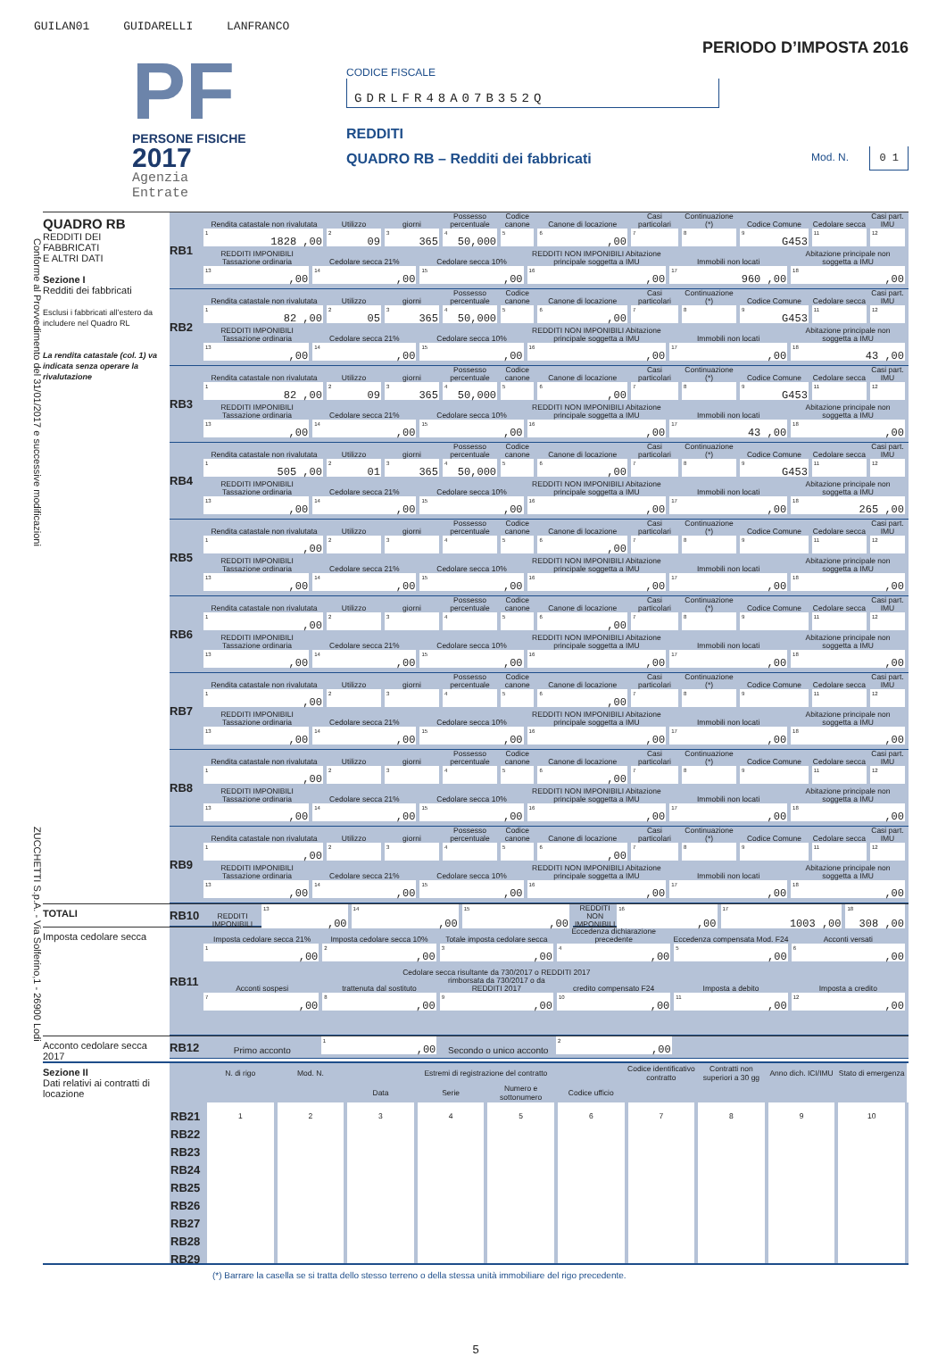GUILAN01 GUIDARELLI LANFRANCO
Conforme al Provvedimento del 31/01/2017 e successive modificazioni ZUCCHETTI S.p.A. - Via Solferino,1 - 26900 Lodi
PF
PERSONE FISICHE
2017
Agenzia
Entrate
PERIODO D’IMPOSTA 2016
CODICE FISCALE
GDRLFR48A07B352Q
REDDITI
QUADRO RB – Redditi dei fabbricati Mod. N. 0 1
QUADRO RB
REDDITI DEI
FABBRICATI
E ALTRI DATI
Sezione I
Redditi dei fabbricati
Esclusi i fabbricati all’estero da includere nel Quadro RL
La rendita catastale (col. 1) va indicata senza operare la rivalutazione
RB1
| Rendita catastale non rivalutata | Utilizzo | giorni | Possesso percentuale | Codice canone | Canone di locazione | Casi particolari | Continuazione (*) | Codice Comune | Cedolare secca | Casi part. IMU |
| <sup>1</sup> 1828 ,00 | <sup>2</sup> 09 | <sup>3</sup> 365 | <sup>4</sup> 50,000 | <sup>5</sup> | <sup>6</sup>,00 | <sup>7</sup> | <sup>8</sup> | <sup>9</sup> G453 | <sup>11</sup> | <sup>12</sup> |
| REDDITI IMPONIBILI Tassazione ordinaria | Cedolare secca 21% | Cedolare secca 10% | REDDITI NON IMPONIBILI Abitazione principale soggetta a IMU | Immobili non locati | Abitazione principale non soggetta a IMU |
| <sup>13</sup>,00 | <sup>14</sup>,00 | <sup>15</sup>,00 | <sup>16</sup>,00 | <sup>17</sup> 960 ,00 | <sup>18</sup>,00 |
RB2
| Rendita catastale non rivalutata | Utilizzo | giorni | Possesso percentuale | Codice canone | Canone di locazione | Casi particolari | Continuazione (*) | Codice Comune | Cedolare secca | Casi part. IMU |
| <sup>1</sup> 82 ,00 | <sup>2</sup> 05 | <sup>3</sup> 365 | <sup>4</sup> 50,000 | <sup>5</sup> | <sup>6</sup>,00 | <sup>7</sup> | <sup>8</sup> | <sup>9</sup> G453 | <sup>11</sup> | <sup>12</sup> |
| REDDITI IMPONIBILI Tassazione ordinaria | Cedolare secca 21% | Cedolare secca 10% | REDDITI NON IMPONIBILI Abitazione principale soggetta a IMU | Immobili non locati | Abitazione principale non soggetta a IMU |
| <sup>13</sup>,00 | <sup>14</sup>,00 | <sup>15</sup>,00 | <sup>16</sup>,00 | <sup>17</sup>,00 | <sup>18</sup> 43 ,00 |
RB3
| Rendita catastale non rivalutata | Utilizzo | giorni | Possesso percentuale | Codice canone | Canone di locazione | Casi particolari | Continuazione (*) | Codice Comune | Cedolare secca | Casi part. IMU |
| <sup>1</sup> 82 ,00 | <sup>2</sup> 09 | <sup>3</sup> 365 | <sup>4</sup> 50,000 | <sup>5</sup> | <sup>6</sup>,00 | <sup>7</sup> | <sup>8</sup> | <sup>9</sup> G453 | <sup>11</sup> | <sup>12</sup> |
| REDDITI IMPONIBILI Tassazione ordinaria | Cedolare secca 21% | Cedolare secca 10% | REDDITI NON IMPONIBILI Abitazione principale soggetta a IMU | Immobili non locati | Abitazione principale non soggetta a IMU |
| <sup>13</sup>,00 | <sup>14</sup>,00 | <sup>15</sup>,00 | <sup>16</sup>,00 | <sup>17</sup> 43 ,00 | <sup>18</sup>,00 |
RB4
| Rendita catastale non rivalutata | Utilizzo | giorni | Possesso percentuale | Codice canone | Canone di locazione | Casi particolari | Continuazione (*) | Codice Comune | Cedolare secca | Casi part. IMU |
| <sup>1</sup> 505 ,00 | <sup>2</sup> 01 | <sup>3</sup> 365 | <sup>4</sup> 50,000 | <sup>5</sup> | <sup>6</sup>,00 | <sup>7</sup> | <sup>8</sup> | <sup>9</sup> G453 | <sup>11</sup> | <sup>12</sup> |
| REDDITI IMPONIBILI Tassazione ordinaria | Cedolare secca 21% | Cedolare secca 10% | REDDITI NON IMPONIBILI Abitazione principale soggetta a IMU | Immobili non locati | Abitazione principale non soggetta a IMU |
| <sup>13</sup>,00 | <sup>14</sup>,00 | <sup>15</sup>,00 | <sup>16</sup>,00 | <sup>17</sup>,00 | <sup>18</sup> 265 ,00 |
RB5
| Rendita catastale non rivalutata | Utilizzo | giorni | Possesso percentuale | Codice canone | Canone di locazione | Casi particolari | Continuazione (*) | Codice Comune | Cedolare secca | Casi part. IMU |
| <sup>1</sup>,00 | <sup>2</sup> | <sup>3</sup> | <sup>4</sup> | <sup>5</sup> | <sup>6</sup>,00 | <sup>7</sup> | <sup>8</sup> | <sup>9</sup> | <sup>11</sup> | <sup>12</sup> |
| REDDITI IMPONIBILI Tassazione ordinaria | Cedolare secca 21% | Cedolare secca 10% | REDDITI NON IMPONIBILI Abitazione principale soggetta a IMU | Immobili non locati | Abitazione principale non soggetta a IMU |
| <sup>13</sup>,00 | <sup>14</sup>,00 | <sup>15</sup>,00 | <sup>16</sup>,00 | <sup>17</sup>,00 | <sup>18</sup>,00 |
RB6
| Rendita catastale non rivalutata | Utilizzo | giorni | Possesso percentuale | Codice canone | Canone di locazione | Casi particolari | Continuazione (*) | Codice Comune | Cedolare secca | Casi part. IMU |
| <sup>1</sup>,00 | <sup>2</sup> | <sup>3</sup> | <sup>4</sup> | <sup>5</sup> | <sup>6</sup>,00 | <sup>7</sup> | <sup>8</sup> | <sup>9</sup> | <sup>11</sup> | <sup>12</sup> |
| REDDITI IMPONIBILI Tassazione ordinaria | Cedolare secca 21% | Cedolare secca 10% | REDDITI NON IMPONIBILI Abitazione principale soggetta a IMU | Immobili non locati | Abitazione principale non soggetta a IMU |
| <sup>13</sup>,00 | <sup>14</sup>,00 | <sup>15</sup>,00 | <sup>16</sup>,00 | <sup>17</sup>,00 | <sup>18</sup>,00 |
RB7
| Rendita catastale non rivalutata | Utilizzo | giorni | Possesso percentuale | Codice canone | Canone di locazione | Casi particolari | Continuazione (*) | Codice Comune | Cedolare secca | Casi part. IMU |
| <sup>1</sup>,00 | <sup>2</sup> | <sup>3</sup> | <sup>4</sup> | <sup>5</sup> | <sup>6</sup>,00 | <sup>7</sup> | <sup>8</sup> | <sup>9</sup> | <sup>11</sup> | <sup>12</sup> |
| REDDITI IMPONIBILI Tassazione ordinaria | Cedolare secca 21% | Cedolare secca 10% | REDDITI NON IMPONIBILI Abitazione principale soggetta a IMU | Immobili non locati | Abitazione principale non soggetta a IMU |
| <sup>13</sup>,00 | <sup>14</sup>,00 | <sup>15</sup>,00 | <sup>16</sup>,00 | <sup>17</sup>,00 | <sup>18</sup>,00 |
RB8
| Rendita catastale non rivalutata | Utilizzo | giorni | Possesso percentuale | Codice canone | Canone di locazione | Casi particolari | Continuazione (*) | Codice Comune | Cedolare secca | Casi part. IMU |
| <sup>1</sup>,00 | <sup>2</sup> | <sup>3</sup> | <sup>4</sup> | <sup>5</sup> | <sup>6</sup>,00 | <sup>7</sup> | <sup>8</sup> | <sup>9</sup> | <sup>11</sup> | <sup>12</sup> |
| REDDITI IMPONIBILI Tassazione ordinaria | Cedolare secca 21% | Cedolare secca 10% | REDDITI NON IMPONIBILI Abitazione principale soggetta a IMU | Immobili non locati | Abitazione principale non soggetta a IMU |
| <sup>13</sup>,00 | <sup>14</sup>,00 | <sup>15</sup>,00 | <sup>16</sup>,00 | <sup>17</sup>,00 | <sup>18</sup>,00 |
RB9
| Rendita catastale non rivalutata | Utilizzo | giorni | Possesso percentuale | Codice canone | Canone di locazione | Casi particolari | Continuazione (*) | Codice Comune | Cedolare secca | Casi part. IMU |
| <sup>1</sup>,00 | <sup>2</sup> | <sup>3</sup> | <sup>4</sup> | <sup>5</sup> | <sup>6</sup>,00 | <sup>7</sup> | <sup>8</sup> | <sup>9</sup> | <sup>11</sup> | <sup>12</sup> |
| REDDITI IMPONIBILI Tassazione ordinaria | Cedolare secca 21% | Cedolare secca 10% | REDDITI NON IMPONIBILI Abitazione principale soggetta a IMU | Immobili non locati | Abitazione principale non soggetta a IMU |
| <sup>13</sup>,00 | <sup>14</sup>,00 | <sup>15</sup>,00 | <sup>16</sup>,00 | <sup>17</sup>,00 | <sup>18</sup>,00 |
TOTALI
RB10
| REDDITI IMPONIBILI | <sup>13</sup>,00 | <sup>14</sup>,00 | <sup>15</sup>,00 | REDDITI NON IMPONIBILI | <sup>16</sup>,00 | <sup>17</sup> 1003 ,00 | <sup>18</sup> 308 ,00 |
Imposta cedolare secca
RB11
| Imposta cedolare secca 21% | Imposta cedolare secca 10% | Totale imposta cedolare secca | Eccedenza dichiarazione precedente | Eccedenza compensata Mod. F24 | Acconti versati |
| <sup>1</sup>,00 | <sup>2</sup>,00 | <sup>3</sup>,00 | <sup>4</sup>,00 | <sup>5</sup>,00 | <sup>6</sup>,00 |
| | Cedolare secca risultante da 730/2017 o REDDITI 2017 | | | | |
| Acconti sospesi | trattenuta dal sostituto | rimborsata da 730/2017 o da REDDITI 2017 | credito compensato F24 | Imposta a debito | Imposta a credito |
| <sup>7</sup>,00 | <sup>8</sup>,00 | <sup>9</sup>,00 | <sup>10</sup>,00 | <sup>11</sup>,00 | <sup>12</sup>,00 |
Acconto cedolare secca 2017
RB12
| Primo acconto | <sup>1</sup>,00 | Secondo o unico acconto | <sup>2</sup>,00 | | |
Sezione II
Dati relativi ai contratti di locazione
| | N. di rigo | Mod. N. | Estremi di registrazione del contratto | | | | Codice identificativo contratto | Contratti non superiori a 30 gg | Anno dich. ICI/IMU | Stato di emergenza |
| --- | --- | --- | --- | --- | --- | --- | --- | --- | --- | --- |
| | | | Data | Serie | Numero e sottonumero | Codice ufficio | | | | |
| RB21 | 1 | 2 | 3 | 4 | 5 | 6 | 7 | 8 | 9 | 10 |
| RB22 | | | | | | | | | | |
| RB23 | | | | | | | | | | |
| RB24 | | | | | | | | | | |
| RB25 | | | | | | | | | | |
| RB26 | | | | | | | | | | |
| RB27 | | | | | | | | | | |
| RB28 | | | | | | | | | | |
| RB29 | | | | | | | | | | |
(*) Barrare la casella se si tratta dello stesso terreno o della stessa unità immobiliare del rigo precedente.
5